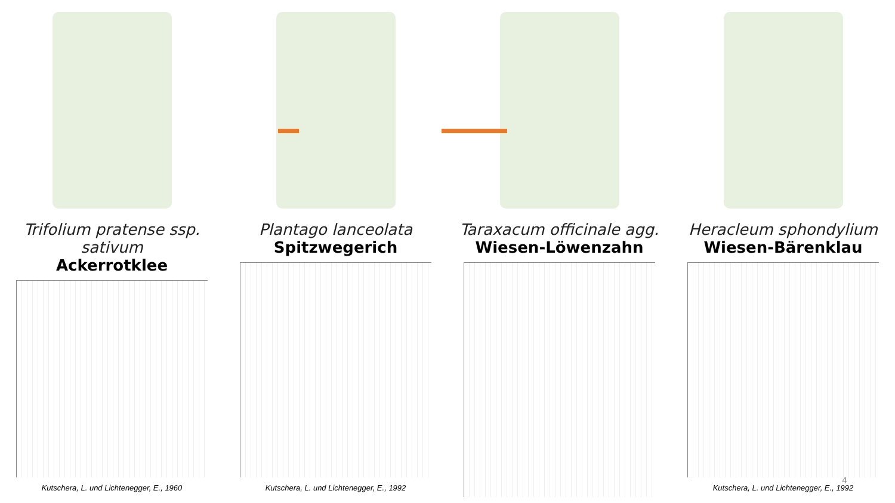Trifolium pratense ssp. sativum
Ackerrotklee
Kutschera, L. und Lichtenegger, E., 1960
Plantago lanceolata
Spitzwegerich
Kutschera, L. und Lichtenegger, E., 1992
Taraxacum officinale agg.
Wiesen-Löwenzahn
Heracleum sphondylium
Wiesen-Bärenklau
Kutschera, L. und Lichtenegger, E., 1992
4